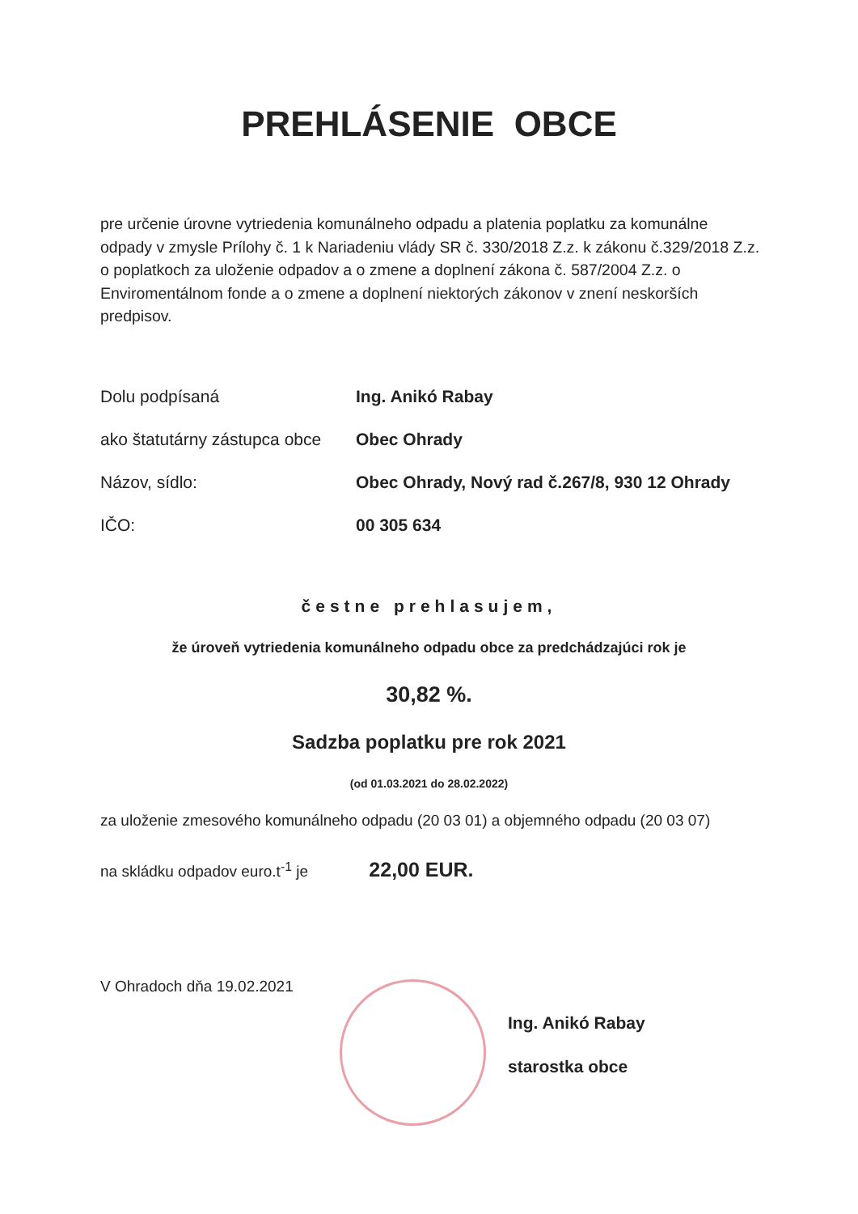PREHLÁSENIE OBCE
pre určenie úrovne vytriedenia komunálneho odpadu a platenia poplatku za komunálne odpady v zmysle Prílohy č. 1 k Nariadeniu vlády SR č. 330/2018 Z.z. k zákonu č.329/2018 Z.z. o poplatkoch za uloženie odpadov a o zmene a doplnení zákona č. 587/2004 Z.z. o Enviromentálnom fonde a o zmene a doplnení niektorých zákonov v znení neskorších predpisov.
Dolu podpísaná Ing. Anikó Rabay
ako štatutárny zástupca obce Obec Ohrady
Názov, sídlo: Obec Ohrady, Nový rad č.267/8, 930 12 Ohrady
IČO: 00 305 634
čestne prehlasujem,
že úroveň vytriedenia komunálneho odpadu obce za predchádzajúci rok je
30,82 %.
Sadzba poplatku pre rok 2021
(od 01.03.2021 do 28.02.2022)
za uloženie zmesového komunálneho odpadu (20 03 01) a objemného odpadu (20 03 07)
na skládku odpadov euro.t<sup>-1</sup> je 22,00 EUR.
V Ohradoch dňa 19.02.2021
Ing. Anikó Rabay
starostka obce